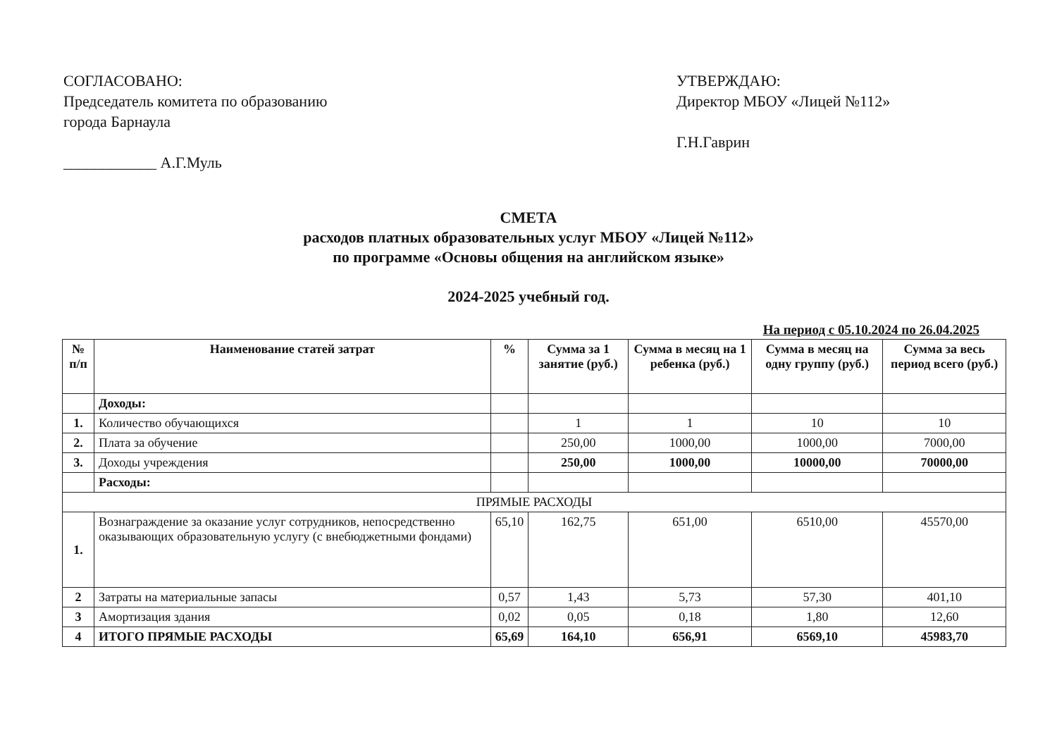СОГЛАСОВАНО:
Председатель комитета по образованию
города Барнаула
____________ А.Г.Муль
УТВЕРЖДАЮ:
Директор МБОУ «Лицей №112»
Г.Н.Гаврин
СМЕТА
расходов платных образовательных услуг МБОУ «Лицей №112»
по программе «Основы общения на английском языке»
2024-2025 учебный год.
На период с 05.10.2024 по 26.04.2025
| № п/п | Наименование статей затрат | % | Сумма за 1 занятие (руб.) | Сумма в месяц на 1 ребенка (руб.) | Сумма в месяц на одну группу (руб.) | Сумма за весь период всего (руб.) |
| --- | --- | --- | --- | --- | --- | --- |
| | Доходы: | | | | | |
| 1. | Количество обучающихся | | 1 | 1 | 10 | 10 |
| 2. | Плата за обучение | | 250,00 | 1000,00 | 1000,00 | 7000,00 |
| 3. | Доходы учреждения | | 250,00 | 1000,00 | 10000,00 | 70000,00 |
| | Расходы: | | | | | |
| ПРЯМЫЕ РАСХОДЫ | | | | | | |
| 1. | Вознаграждение за оказание услуг сотрудников, непосредственно оказывающих образовательную услугу (с внебюджетными фондами) | 65,10 | 162,75 | 651,00 | 6510,00 | 45570,00 |
| 2 | Затраты на материальные запасы | 0,57 | 1,43 | 5,73 | 57,30 | 401,10 |
| 3 | Амортизация здания | 0,02 | 0,05 | 0,18 | 1,80 | 12,60 |
| 4 | ИТОГО ПРЯМЫЕ РАСХОДЫ | 65,69 | 164,10 | 656,91 | 6569,10 | 45983,70 |